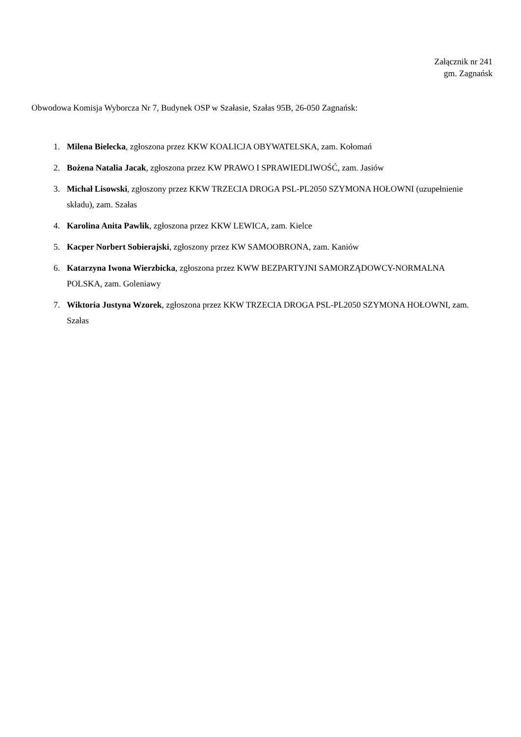Załącznik nr 241
gm. Zagnańsk
Obwodowa Komisja Wyborcza Nr 7, Budynek OSP w Szałasie, Szałas 95B, 26-050 Zagnańsk:
1. Milena Bielecka, zgłoszona przez KKW KOALICJA OBYWATELSKA, zam. Kołomań
2. Bożena Natalia Jacak, zgłoszona przez KW PRAWO I SPRAWIEDLIWOŚĆ, zam. Jasiów
3. Michał Lisowski, zgłoszony przez KKW TRZECIA DROGA PSL-PL2050 SZYMONA HOŁOWNI (uzupełnienie składu), zam. Szałas
4. Karolina Anita Pawlik, zgłoszona przez KKW LEWICA, zam. Kielce
5. Kacper Norbert Sobierajski, zgłoszony przez KW SAMOOBRONA, zam. Kaniów
6. Katarzyna Iwona Wierzbicka, zgłoszona przez KWW BEZPARTYJNI SAMORZĄDOWCY-NORMALNA POLSKA, zam. Goleniawy
7. Wiktoria Justyna Wzorek, zgłoszona przez KKW TRZECIA DROGA PSL-PL2050 SZYMONA HOŁOWNI, zam. Szałas